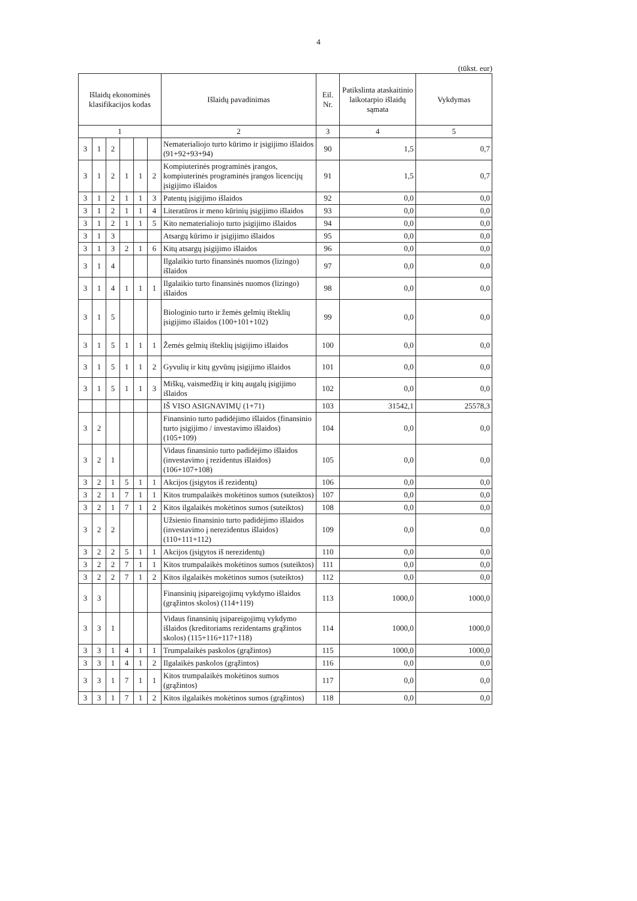4
(tūkst. eur)
| Išlaidų ekonominės klasifikacijos kodas | | | | | | Išlaidų pavadinimas | Eil. Nr. | Patikslinta ataskaitinio laikotarpio išlaidų sąmata | Vykdymas |
| --- | --- | --- | --- | --- | --- | --- | --- | --- | --- |
| 1 | | | | | | 2 | 3 | 4 | 5 |
| 3 | 1 | 2 | | | | Nematerialiojo turto kūrimo ir įsigijimo išlaidos (91+92+93+94) | 90 | 1,5 | 0,7 |
| 3 | 1 | 2 | 1 | 1 | 2 | Kompiuterinės programinės įrangos, kompiuterinės programinės įrangos licencijų įsigijimo išlaidos | 91 | 1,5 | 0,7 |
| 3 | 1 | 2 | 1 | 1 | 3 | Patentų įsigijimo išlaidos | 92 | 0,0 | 0,0 |
| 3 | 1 | 2 | 1 | 1 | 4 | Literatūros ir meno kūrinių įsigijimo išlaidos | 93 | 0,0 | 0,0 |
| 3 | 1 | 2 | 1 | 1 | 5 | Kito nematerialiojo turto įsigijimo išlaidos | 94 | 0,0 | 0,0 |
| 3 | 1 | 3 | | | | Atsargų kūrimo ir įsigijimo išlaidos | 95 | 0,0 | 0,0 |
| 3 | 1 | 3 | 2 | 1 | 6 | Kitų atsargų įsigijimo išlaidos | 96 | 0,0 | 0,0 |
| 3 | 1 | 4 | | | | Ilgalaikio turto finansinės nuomos (lizingo) išlaidos | 97 | 0,0 | 0,0 |
| 3 | 1 | 4 | 1 | 1 | 1 | Ilgalaikio turto finansinės nuomos (lizingo) išlaidos | 98 | 0,0 | 0,0 |
| 3 | 1 | 5 | | | | Biologinio turto ir žemės gelmių išteklių įsigijimo išlaidos (100+101+102) | 99 | 0,0 | 0,0 |
| 3 | 1 | 5 | 1 | 1 | 1 | Žemės gelmių išteklių įsigijimo išlaidos | 100 | 0,0 | 0,0 |
| 3 | 1 | 5 | 1 | 1 | 2 | Gyvulių ir kitų gyvūnų įsigijimo išlaidos | 101 | 0,0 | 0,0 |
| 3 | 1 | 5 | 1 | 1 | 3 | Miškų, vaismedžių ir kitų augalų įsigijimo išlaidos | 102 | 0,0 | 0,0 |
| | | | | | | IŠ VISO ASIGNAVIMŲ (1+71) | 103 | 31542,1 | 25578,3 |
| 3 | 2 | | | | | Finansinio turto padidėjimo išlaidos (finansinio turto įsigijimo / investavimo išlaidos) (105+109) | 104 | 0,0 | 0,0 |
| 3 | 2 | 1 | | | | Vidaus finansinio turto padidėjimo išlaidos (investavimo į rezidentus išlaidos) (106+107+108) | 105 | 0,0 | 0,0 |
| 3 | 2 | 1 | 5 | 1 | 1 | Akcijos (įsigytos iš rezidentų) | 106 | 0,0 | 0,0 |
| 3 | 2 | 1 | 7 | 1 | 1 | Kitos trumpalaikės mokėtinos sumos (suteiktos) | 107 | 0,0 | 0,0 |
| 3 | 2 | 1 | 7 | 1 | 2 | Kitos ilgalaikės mokėtinos sumos (suteiktos) | 108 | 0,0 | 0,0 |
| 3 | 2 | 2 | | | | Užsienio finansinio turto padidėjimo išlaidos (investavimo į nerezidentus išlaidos) (110+111+112) | 109 | 0,0 | 0,0 |
| 3 | 2 | 2 | 5 | 1 | 1 | Akcijos (įsigytos iš nerezidentų) | 110 | 0,0 | 0,0 |
| 3 | 2 | 2 | 7 | 1 | 1 | Kitos trumpalaikės mokėtinos sumos (suteiktos) | 111 | 0,0 | 0,0 |
| 3 | 2 | 2 | 7 | 1 | 2 | Kitos ilgalaikės mokėtinos sumos (suteiktos) | 112 | 0,0 | 0,0 |
| 3 | 3 | | | | | Finansinių įsipareigojimų vykdymo išlaidos (grąžintos skolos) (114+119) | 113 | 1000,0 | 1000,0 |
| 3 | 3 | 1 | | | | Vidaus finansinių įsipareigojimų vykdymo išlaidos (kreditoriams rezidentams grąžintos skolos) (115+116+117+118) | 114 | 1000,0 | 1000,0 |
| 3 | 3 | 1 | 4 | 1 | 1 | Trumpalaikės paskolos (grąžintos) | 115 | 1000,0 | 1000,0 |
| 3 | 3 | 1 | 4 | 1 | 2 | Ilgalaikės paskolos (grąžintos) | 116 | 0,0 | 0,0 |
| 3 | 3 | 1 | 7 | 1 | 1 | Kitos trumpalaikės mokėtinos sumos (grąžintos) | 117 | 0,0 | 0,0 |
| 3 | 3 | 1 | 7 | 1 | 2 | Kitos ilgalaikės mokėtinos sumos (grąžintos) | 118 | 0,0 | 0,0 |